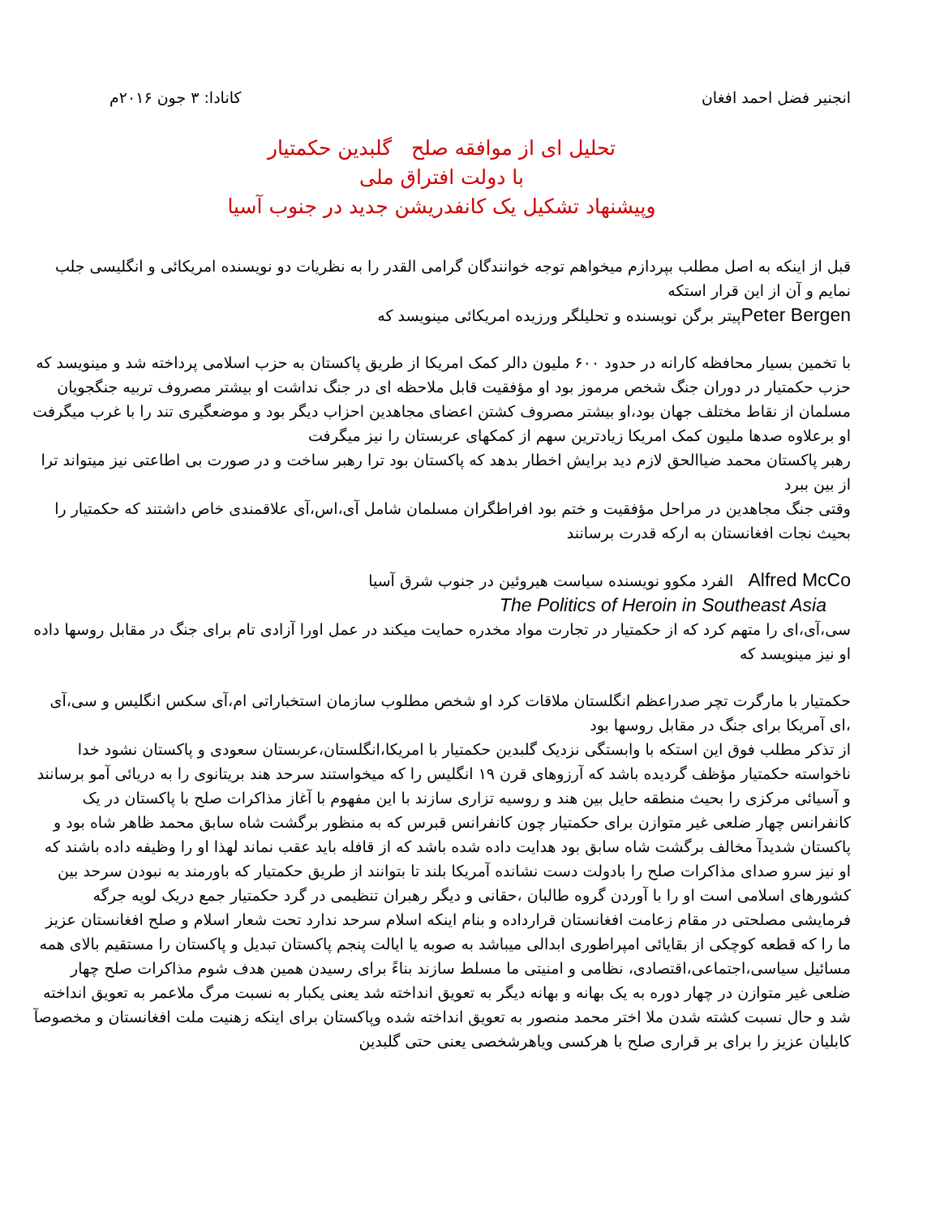انجنیر فضل احمد افغان کانادا: ۳ جون ۲۰۱۶م
تحلیل ای از موافقه صلح گلبدین حکمتیار
با دولت افتراق ملی
وپیشنهاد تشکیل یک کانفدریشن جدید در جنوب آسیا
قبل از اینکه به اصل مطلب بپردازم میخواهم توجه خوانندگان گرامی القدر را به نظریات دو نویسنده امریکائی و انگلیسی جلب نمایم و آن از این قرار استکه
Peter Bergenپیتر برگن نویسنده و تحلیلگر ورزیده امریکائی مینویسد که
با تخمین بسیار محافظه کارانه در حدود ۶۰۰ ملیون دالر کمک امریکا از طریق پاکستان به حزب اسلامی پرداخته شد و مینویسد که حزب حکمتیار در دوران جنگ شخص مرموز بود او مؤفقیت قابل ملاحظه ای در جنگ نداشت او بیشتر مصروف تربیه جنگجویان مسلمان از نقاط مختلف جهان بود،او بیشتر مصروف کشتن اعضای مجاهدین احزاب دیگر بود و موضعگیری تند را با غرب میگرفت او برعلاوه صدها ملیون کمک امریکا زیادترین سهم از کمکهای عربستان را نیز میگرفت
رهبر پاکستان محمد ضیاالحق لازم دید برایش اخطار بدهد که پاکستان بود ترا رهبر ساخت و در صورت بی اطاعتی نیز میتواند ترا از بین ببرد
وقتی جنگ مجاهدین در مراحل مؤفقیت و ختم بود افراطگران مسلمان شامل آی،اس،آی علاقمندی خاص داشتند که حکمتیار را بحیث نجات افغانستان به ارکه قدرت برسانند
Alfred McCo الفرد مکوو نویسنده سیاست هیروئین در جنوب شرق آسیا
The Politics of Heroin in Southeast Asia
سی،آی،ای را متهم کرد که از حکمتیار در تجارت مواد مخدره حمایت میکند در عمل اورا آزادی تام برای جنگ در مقابل روسها داده او نیز مینویسد که
حکمتیار با مارگرت تچر صدراعظم انگلستان ملاقات کرد او شخص مطلوب سازمان استخباراتی ام،آی سکس انگلیس و سی،آی ،ای آمریکا برای جنگ در مقابل روسها بود
از تذکر مطلب فوق این استکه با وابستگی نزدیک گلبدین حکمتیار با امریکا،انگلستان،عربستان سعودی و پاکستان نشود خدا ناخواسته حکمتیار مؤظف گردیده باشد که آرزوهای قرن ۱۹ انگلیس را که میخواستند سرحد هند بریتانوی را به دریائی آمو برسانند و آسیائی مرکزی را بحیث منطقه حایل بین هند و روسیه تزاری سازند با این مفهوم با آغاز مذاکرات صلح با پاکستان در یک کانفرانس چهار ضلعی غیر متوازن برای حکمتیار چون کانفرانس قبرس که به منظور برگشت شاه سابق محمد ظاهر شاه بود و پاکستان شدیدآ مخالف برگشت شاه سابق بود هدایت داده شده باشد که از قافله باید عقب نماند لهذا او را وظیفه داده باشند که او نیز سرو صدای مذاکرات صلح را بادولت دست نشانده آمریکا بلند تا بتوانند از طریق حکمتیار که باورمند به نبودن سرحد بین کشورهای اسلامی است او را با آوردن گروه طالبان ،حقانی و دیگر رهبران تنظیمی در گرد حکمتیار جمع دریک لویه جرگه فرمایشی مصلحتی در مقام زعامت افغانستان قرارداده و بنام اینکه اسلام سرحد ندارد تحت شعار اسلام و صلح افغانستان عزیز ما را که قطعه کوچکی از بقایائی امپراطوری ابدالی میباشد به صوبه یا ایالت پنجم پاکستان تبدیل و پاکستان را مستقیم بالای همه مسائیل سیاسی،اجتماعی،اقتصادی، نظامی و امنیتی ما مسلط سازند بناءً برای رسیدن همین هدف شوم مذاکرات صلح چهار ضلعی غیر متوازن در چهار دوره به یک بهانه و بهانه دیگر به تعویق انداخته شد یعنی یکبار به نسبت مرگ ملاعمر به تعویق انداخته شد و حال نسبت کشته شدن ملا اختر محمد منصور به تعویق انداخته شده وپاکستان برای اینکه زهنیت ملت افغانستان و مخصوصآ کابلیان عزیز را برای بر قراری صلح با هرکسی ویاهرشخصی یعنی حتی گلبدین